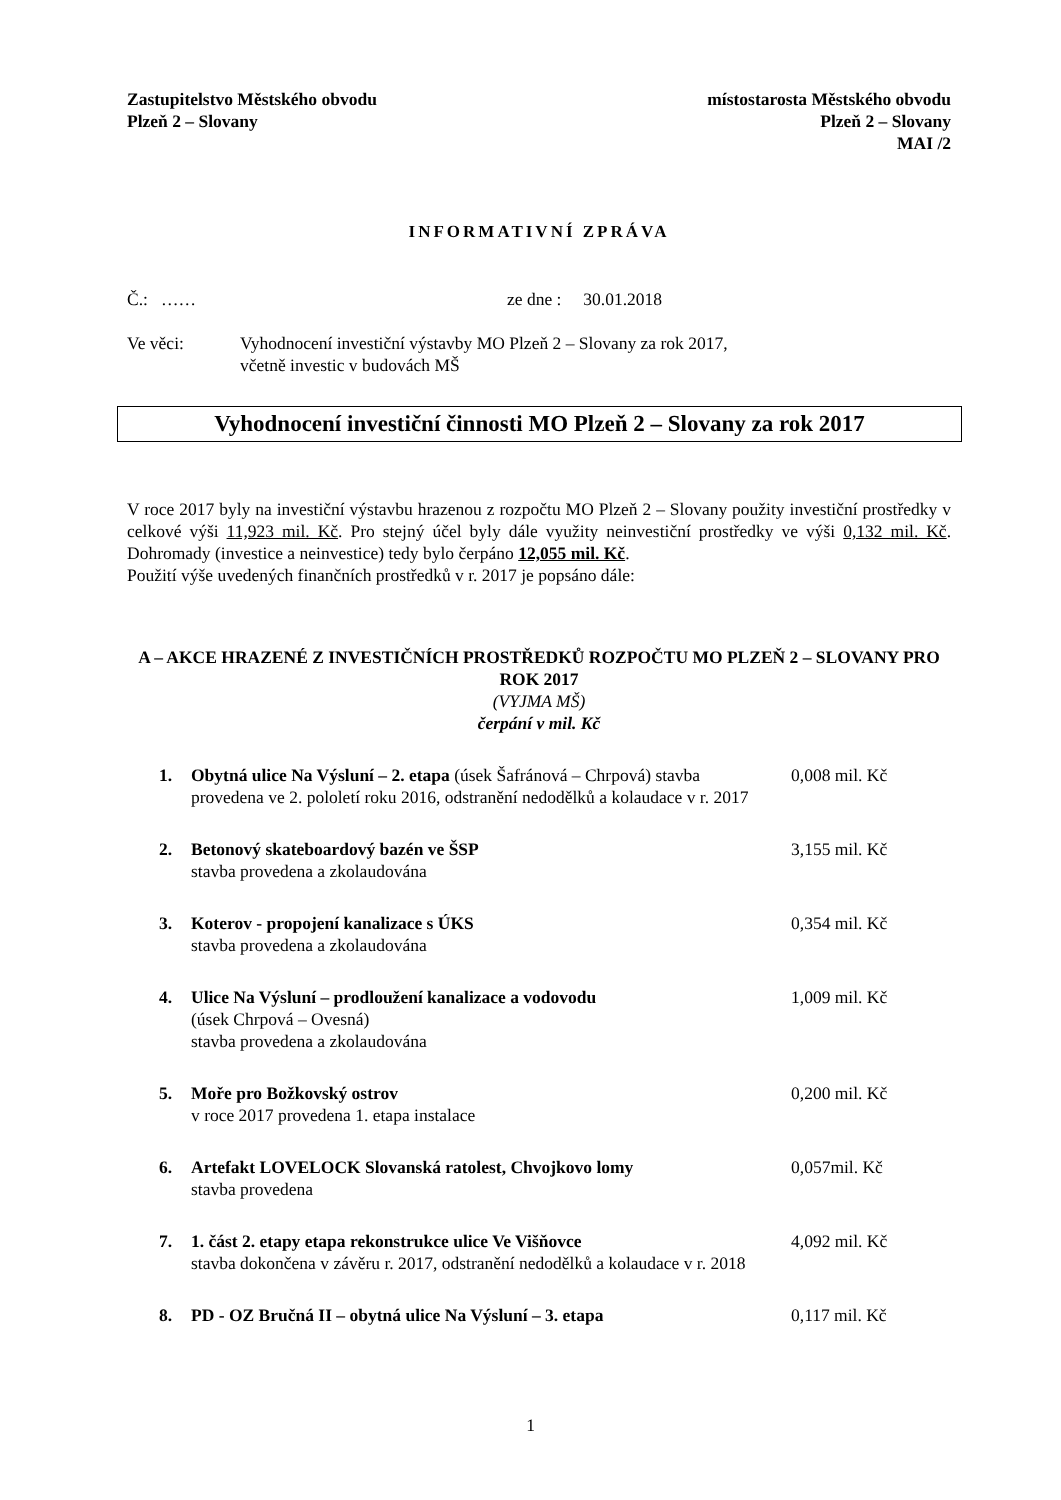Zastupitelstvo Městského obvodu
Plzeň 2 – Slovany
místostarosta Městského obvodu
Plzeň 2 – Slovany
MAI /2
INFORMATIVNÍ ZPRÁVA
Č.: …… ze dne : 30.01.2018
Ve věci: Vyhodnocení investiční výstavby MO Plzeň 2 – Slovany za rok 2017,
včetně investic v budovách MŠ
Vyhodnocení investiční činnosti MO Plzeň 2 – Slovany za rok 2017
V roce 2017 byly na investiční výstavbu hrazenou z rozpočtu MO Plzeň 2 – Slovany použity investiční prostředky v celkové výši 11,923 mil. Kč. Pro stejný účel byly dále využity neinvestiční prostředky ve výši 0,132 mil. Kč. Dohromady (investice a neinvestice) tedy bylo čerpáno 12,055 mil. Kč.
Použití výše uvedených finančních prostředků v r. 2017 je popsáno dále:
A – AKCE HRAZENÉ Z INVESTIČNÍCH PROSTŘEDKŮ ROZPOČTU MO PLZEŇ 2 – SLOVANY PRO ROK 2017
(VYJMA MŠ)
čerpání v mil. Kč
1. Obytná ulice Na Výsluní – 2. etapa (úsek Šafránová – Chrpová) stavba provedena ve 2. pololetí roku 2016, odstranění nedodělků a kolaudace v r. 2017 0,008 mil. Kč
2. Betonový skateboardový bazén ve ŠSP
stavba provedena a zkolaudována 3,155 mil. Kč
3. Koterov - propojení kanalizace s ÚKS
stavba provedena a zkolaudována 0,354 mil. Kč
4. Ulice Na Výsluní – prodloužení kanalizace a vodovodu
(úsek Chrpová – Ovesná)
stavba provedena a zkolaudována 1,009 mil. Kč
5. Moře pro Božkovský ostrov
v roce 2017 provedena 1. etapa instalace 0,200 mil. Kč
6. Artefakt LOVELOCK Slovanská ratolest, Chvojkovo lomy
stavba provedena 0,057mil. Kč
7. 1. část 2. etapy etapa rekonstrukce ulice Ve Višňovce
stavba dokončena v závěru r. 2017, odstranění nedodělků a kolaudace v r. 2018 4,092 mil. Kč
8. PD - OZ Bručná II – obytná ulice Na Výsluní – 3. etapa 0,117 mil. Kč
1